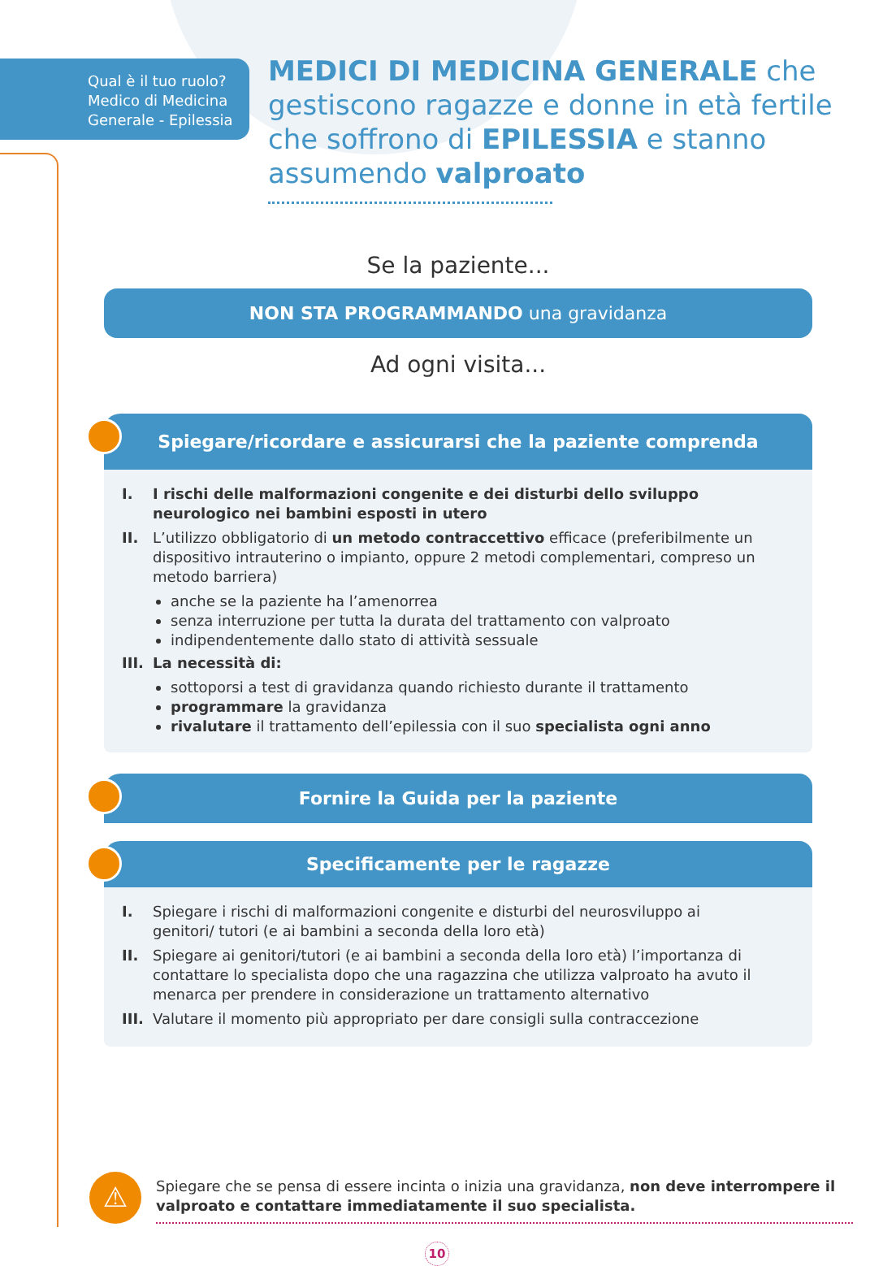Qual è il tuo ruolo? Medico di Medicina Generale - Epilessia
MEDICI DI MEDICINA GENERALE che
gestiscono ragazze e donne in età fertile
che soffrono di EPILESSIA e stanno
assumendo valproato
Se la paziente...
NON STA PROGRAMMANDO una gravidanza
Ad ogni visita...
Spiegare/ricordare e assicurarsi che la paziente comprenda
I. I rischi delle malformazioni congenite e dei disturbi dello sviluppo neurologico nei bambini esposti in utero
II. L’utilizzo obbligatorio di un metodo contraccettivo efficace (preferibilmente un dispositivo intrauterino o impianto, oppure 2 metodi complementari, compreso un metodo barriera)
anche se la paziente ha l’amenorrea
senza interruzione per tutta la durata del trattamento con valproato
indipendentemente dallo stato di attività sessuale
III. La necessità di:
sottoporsi a test di gravidanza quando richiesto durante il trattamento
programmare la gravidanza
rivalutare il trattamento dell’epilessia con il suo specialista ogni anno
Fornire la Guida per la paziente
Specificamente per le ragazze
I. Spiegare i rischi di malformazioni congenite e disturbi del neurosviluppo ai genitori/ tutori (e ai bambini a seconda della loro età)
II. Spiegare ai genitori/tutori (e ai bambini a seconda della loro età) l’importanza di contattare lo specialista dopo che una ragazzina che utilizza valproato ha avuto il menarca per prendere in considerazione un trattamento alternativo
III. Valutare il momento più appropriato per dare consigli sulla contraccezione
⚠
Spiegare che se pensa di essere incinta o inizia una gravidanza, non deve interrompere il valproato e contattare immediatamente il suo specialista.
10